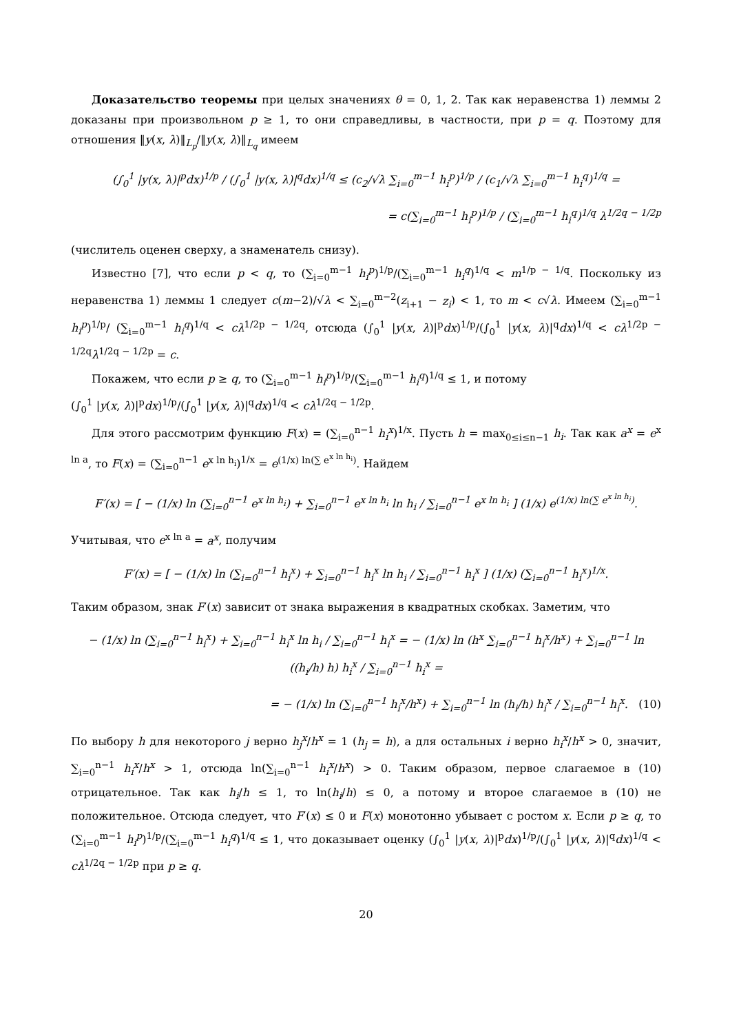Доказательство теоремы при целых значениях θ = 0, 1, 2. Так как неравенства 1) леммы 2 доказаны при произвольном p ≥ 1, то они справедливы, в частности, при p = q. Поэтому для отношения ‖y(x, λ)‖<sub>L<sub>p</sub></sub>/‖y(x, λ)‖<sub>L<sub>q</sub></sub> имеем
(∫<sub>0</sub><sup>1</sup> |y(x, λ)|<sup>p</sup>dx)<sup>1/p</sup> / (∫<sub>0</sub><sup>1</sup> |y(x, λ)|<sup>q</sup>dx)<sup>1/q</sup> ≤ (c<sub>2</sub>/√λ ∑<sub>i=0</sub><sup>m−1</sup> h<sub>i</sub><sup>p</sup>)<sup>1/p</sup> / (c<sub>1</sub>/√λ ∑<sub>i=0</sub><sup>m−1</sup> h<sub>i</sub><sup>q</sup>)<sup>1/q</sup> =
= c(∑<sub>i=0</sub><sup>m−1</sup> h<sub>i</sub><sup>p</sup>)<sup>1/p</sup> / (∑<sub>i=0</sub><sup>m−1</sup> h<sub>i</sub><sup>q</sup>)<sup>1/q</sup> λ<sup>1/2q − 1/2p</sup>
(числитель оценен сверху, а знаменатель снизу).
Известно [7], что если p < q, то (∑<sub>i=0</sub><sup>m−1</sup> h<sub>i</sub><sup>p</sup>)<sup>1/p</sup>/(∑<sub>i=0</sub><sup>m−1</sup> h<sub>i</sub><sup>q</sup>)<sup>1/q</sup> < m<sup>1/p − 1/q</sup>. Поскольку из неравенства 1) леммы 1 следует c(m−2)/√λ < ∑<sub>i=0</sub><sup>m−2</sup>(z<sub>i+1</sub> − z<sub>i</sub>) < 1, то m < c√λ. Имеем (∑<sub>i=0</sub><sup>m−1</sup> h<sub>i</sub><sup>p</sup>)<sup>1/p</sup>/ (∑<sub>i=0</sub><sup>m−1</sup> h<sub>i</sub><sup>q</sup>)<sup>1/q</sup> < cλ<sup>1/2p − 1/2q</sup>, отсюда (∫<sub>0</sub><sup>1</sup> |y(x, λ)|<sup>p</sup>dx)<sup>1/p</sup>/(∫<sub>0</sub><sup>1</sup> |y(x, λ)|<sup>q</sup>dx)<sup>1/q</sup> < cλ<sup>1/2p − 1/2q</sup>λ<sup>1/2q − 1/2p</sup> = c.
Покажем, что если p ≥ q, то (∑<sub>i=0</sub><sup>m−1</sup> h<sub>i</sub><sup>p</sup>)<sup>1/p</sup>/(∑<sub>i=0</sub><sup>m−1</sup> h<sub>i</sub><sup>q</sup>)<sup>1/q</sup> ≤ 1, и потому
(∫<sub>0</sub><sup>1</sup> |y(x, λ)|<sup>p</sup>dx)<sup>1/p</sup>/(∫<sub>0</sub><sup>1</sup> |y(x, λ)|<sup>q</sup>dx)<sup>1/q</sup> < cλ<sup>1/2q − 1/2p</sup>.
Для этого рассмотрим функцию F(x) = (∑<sub>i=0</sub><sup>n−1</sup> h<sub>i</sub><sup>x</sup>)<sup>1/x</sup>. Пусть h = max<sub>0≤i≤n−1</sub> h<sub>i</sub>. Так как a<sup>x</sup> = e<sup>x ln a</sup>, то F(x) = (∑<sub>i=0</sub><sup>n−1</sup> e<sup>x ln h<sub>i</sub></sup>)<sup>1/x</sup> = e<sup>(1/x) ln(∑ e<sup>x ln h<sub>i</sub></sup>)</sup>. Найдем
F′(x) = [ − (1/x) ln (∑<sub>i=0</sub><sup>n−1</sup> e<sup>x ln h<sub>i</sub></sup>) + ∑<sub>i=0</sub><sup>n−1</sup> e<sup>x ln h<sub>i</sub></sup> ln h<sub>i</sub> / ∑<sub>i=0</sub><sup>n−1</sup> e<sup>x ln h<sub>i</sub></sup> ] (1/x) e<sup>(1/x) ln(∑ e<sup>x ln h<sub>i</sub></sup>)</sup>.
Учитывая, что e<sup>x ln a</sup> = a<sup>x</sup>, получим
F′(x) = [ − (1/x) ln (∑<sub>i=0</sub><sup>n−1</sup> h<sub>i</sub><sup>x</sup>) + ∑<sub>i=0</sub><sup>n−1</sup> h<sub>i</sub><sup>x</sup> ln h<sub>i</sub> / ∑<sub>i=0</sub><sup>n−1</sup> h<sub>i</sub><sup>x</sup> ] (1/x) (∑<sub>i=0</sub><sup>n−1</sup> h<sub>i</sub><sup>x</sup>)<sup>1/x</sup>.
Таким образом, знак F′(x) зависит от знака выражения в квадратных скобках. Заметим, что
− (1/x) ln (∑<sub>i=0</sub><sup>n−1</sup> h<sub>i</sub><sup>x</sup>) + ∑<sub>i=0</sub><sup>n−1</sup> h<sub>i</sub><sup>x</sup> ln h<sub>i</sub> / ∑<sub>i=0</sub><sup>n−1</sup> h<sub>i</sub><sup>x</sup> = − (1/x) ln (h<sup>x</sup> ∑<sub>i=0</sub><sup>n−1</sup> h<sub>i</sub><sup>x</sup>/h<sup>x</sup>) + ∑<sub>i=0</sub><sup>n−1</sup> ln ((h<sub>i</sub>/h) h) h<sub>i</sub><sup>x</sup> / ∑<sub>i=0</sub><sup>n−1</sup> h<sub>i</sub><sup>x</sup> =
= − (1/x) ln (∑<sub>i=0</sub><sup>n−1</sup> h<sub>i</sub><sup>x</sup>/h<sup>x</sup>) + ∑<sub>i=0</sub><sup>n−1</sup> ln (h<sub>i</sub>/h) h<sub>i</sub><sup>x</sup> / ∑<sub>i=0</sub><sup>n−1</sup> h<sub>i</sub><sup>x</sup>. (10)
По выбору h для некоторого j верно h<sub>j</sub><sup>x</sup>/h<sup>x</sup> = 1 (h<sub>j</sub> = h), а для остальных i верно h<sub>i</sub><sup>x</sup>/h<sup>x</sup> > 0, значит, ∑<sub>i=0</sub><sup>n−1</sup> h<sub>i</sub><sup>x</sup>/h<sup>x</sup> > 1, отсюда ln(∑<sub>i=0</sub><sup>n−1</sup> h<sub>i</sub><sup>x</sup>/h<sup>x</sup>) > 0. Таким образом, первое слагаемое в (10) отрицательное. Так как h<sub>i</sub>/h ≤ 1, то ln(h<sub>i</sub>/h) ≤ 0, а потому и второе слагаемое в (10) не положительное. Отсюда следует, что F′(x) ≤ 0 и F(x) монотонно убывает с ростом x. Если p ≥ q, то (∑<sub>i=0</sub><sup>m−1</sup> h<sub>i</sub><sup>p</sup>)<sup>1/p</sup>/(∑<sub>i=0</sub><sup>m−1</sup> h<sub>i</sub><sup>q</sup>)<sup>1/q</sup> ≤ 1, что доказывает оценку (∫<sub>0</sub><sup>1</sup> |y(x, λ)|<sup>p</sup>dx)<sup>1/p</sup>/(∫<sub>0</sub><sup>1</sup> |y(x, λ)|<sup>q</sup>dx)<sup>1/q</sup> < cλ<sup>1/2q − 1/2p</sup> при p ≥ q.
20